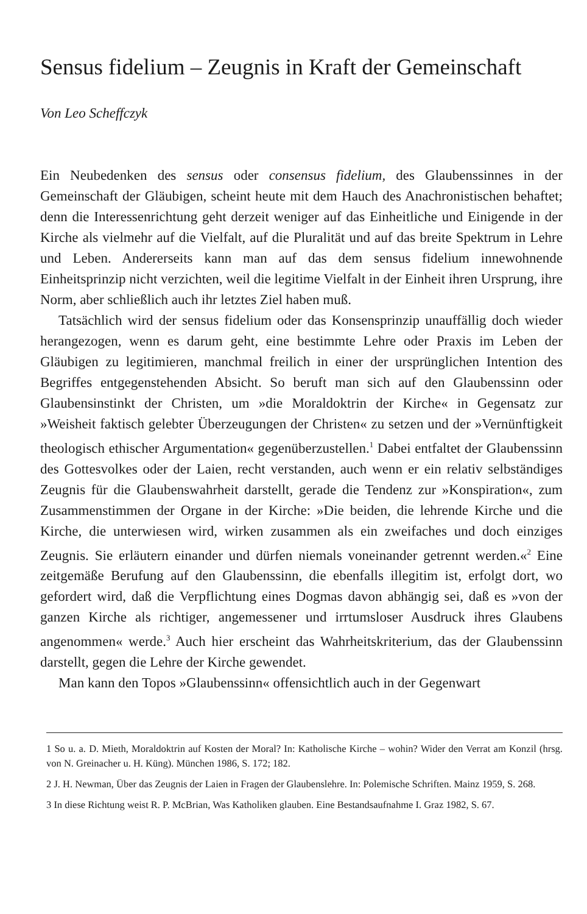Sensus fidelium – Zeugnis in Kraft der Gemeinschaft
Von Leo Scheffczyk
Ein Neubedenken des sensus oder consensus fidelium, des Glaubenssinnes in der Gemeinschaft der Gläubigen, scheint heute mit dem Hauch des Anachronistischen behaftet; denn die Interessenrichtung geht derzeit weniger auf das Einheitliche und Einigende in der Kirche als vielmehr auf die Vielfalt, auf die Pluralität und auf das breite Spektrum in Lehre und Leben. Andererseits kann man auf das dem sensus fidelium innewohnende Einheitsprinzip nicht verzichten, weil die legitime Vielfalt in der Einheit ihren Ursprung, ihre Norm, aber schließlich auch ihr letztes Ziel haben muß.
Tatsächlich wird der sensus fidelium oder das Konsensprinzip unauffällig doch wieder herangezogen, wenn es darum geht, eine bestimmte Lehre oder Praxis im Leben der Gläubigen zu legitimieren, manchmal freilich in einer der ursprünglichen Intention des Begriffes entgegenstehenden Absicht. So beruft man sich auf den Glaubenssinn oder Glaubensinstinkt der Christen, um »die Moraldoktrin der Kirche« in Gegensatz zur »Weisheit faktisch gelebter Überzeugungen der Christen« zu setzen und der »Vernünftigkeit theologisch ethischer Argumentation« gegenüberzustellen.<sup>1</sup> Dabei entfaltet der Glaubenssinn des Gottesvolkes oder der Laien, recht verstanden, auch wenn er ein relativ selbständiges Zeugnis für die Glaubenswahrheit darstellt, gerade die Tendenz zur »Konspiration«, zum Zusammenstimmen der Organe in der Kirche: »Die beiden, die lehrende Kirche und die Kirche, die unterwiesen wird, wirken zusammen als ein zweifaches und doch einziges Zeugnis. Sie erläutern einander und dürfen niemals voneinander getrennt werden.«<sup>2</sup> Eine zeitgemäße Berufung auf den Glaubenssinn, die ebenfalls illegitim ist, erfolgt dort, wo gefordert wird, daß die Verpflichtung eines Dogmas davon abhängig sei, daß es »von der ganzen Kirche als richtiger, angemessener und irrtumsloser Ausdruck ihres Glaubens angenommen« werde.<sup>3</sup> Auch hier erscheint das Wahrheitskriterium, das der Glaubenssinn darstellt, gegen die Lehre der Kirche gewendet.
Man kann den Topos »Glaubenssinn« offensichtlich auch in der Gegenwart
1 So u. a. D. Mieth, Moraldoktrin auf Kosten der Moral? In: Katholische Kirche – wohin? Wider den Verrat am Konzil (hrsg. von N. Greinacher u. H. Küng). München 1986, S. 172; 182.
2 J. H. Newman, Über das Zeugnis der Laien in Fragen der Glaubenslehre. In: Polemische Schriften. Mainz 1959, S. 268.
3 In diese Richtung weist R. P. McBrian, Was Katholiken glauben. Eine Bestandsaufnahme I. Graz 1982, S. 67.